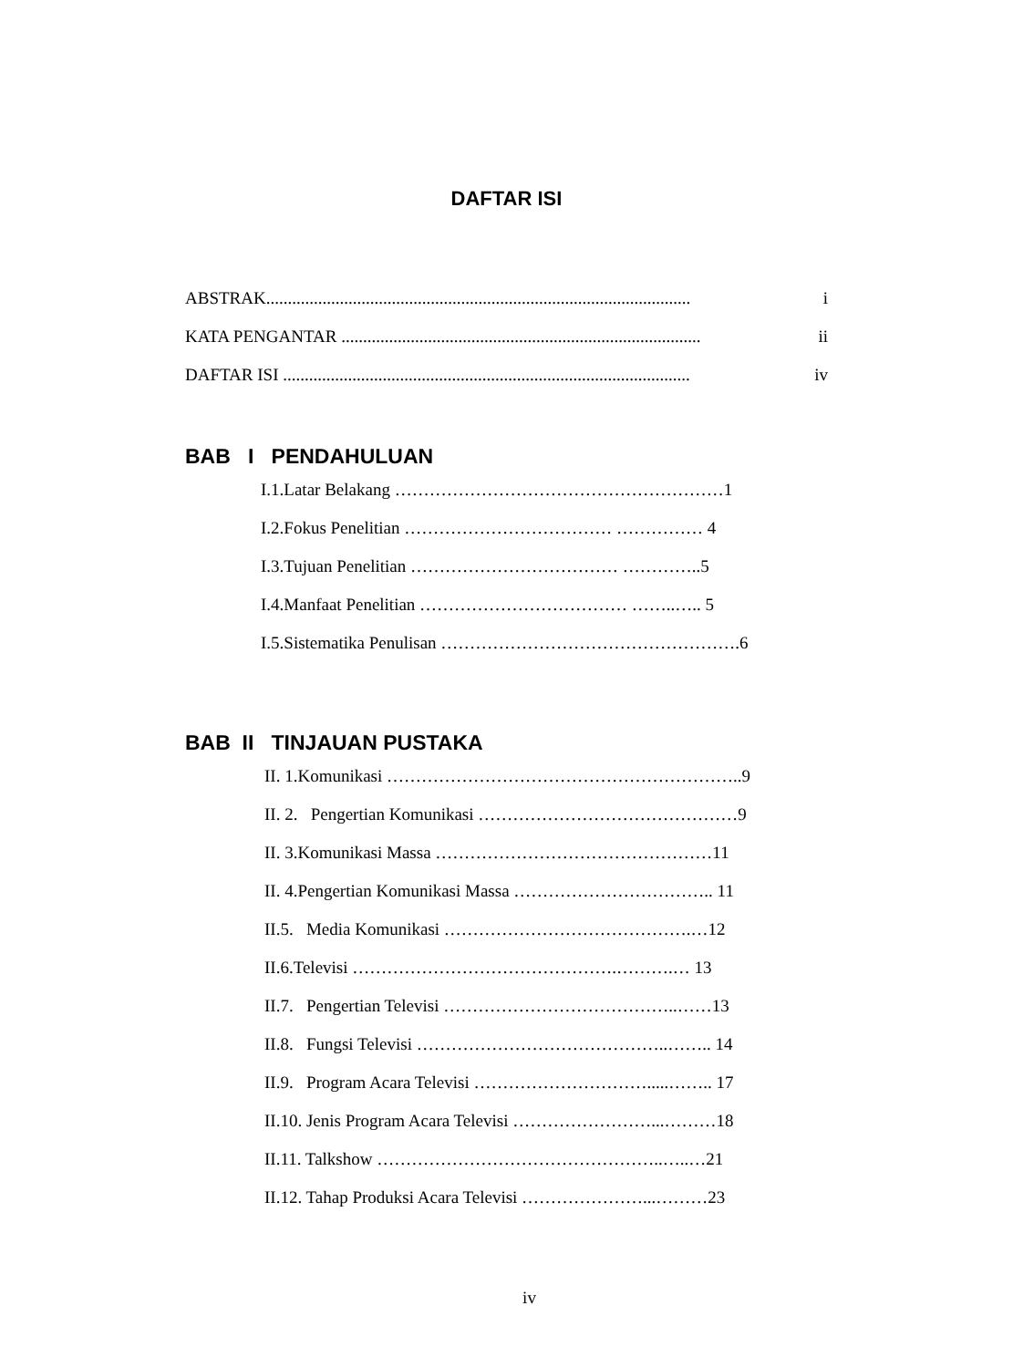DAFTAR ISI
ABSTRAK.................................................................................................. i
KATA PENGANTAR ................................................................................... ii
DAFTAR ISI .............................................................................................. iv
BAB I PENDAHULUAN
I.1.Latar Belakang …………………………………………………1
I.2.Fokus Penelitian ……………………………… …………… 4
I.3.Tujuan Penelitian ……………………………… …………..5
I.4.Manfaat Penelitian ……………………………… ……..….. 5
I.5.Sistematika Penulisan …………………………………………….6
BAB II TINJAUAN PUSTAKA
II. 1.Komunikasi ……………………………………………………..9
II. 2. Pengertian Komunikasi ………………………………………9
II. 3.Komunikasi Massa …………………………………………11
II. 4.Pengertian Komunikasi Massa …………………………….. 11
II.5. Media Komunikasi …………………………………….…12
II.6.Televisi ……………………………………….……….… 13
II.7. Pengertian Televisi …………………………………..……13
II.8. Fungsi Televisi ……………………………………..…….. 14
II.9. Program Acara Televisi ………………………….....…….. 17
II.10. Jenis Program Acara Televisi ……………………...………18
II.11. Talkshow …………………………………………..…..…21
II.12. Tahap Produksi Acara Televisi …………………...………23
iv